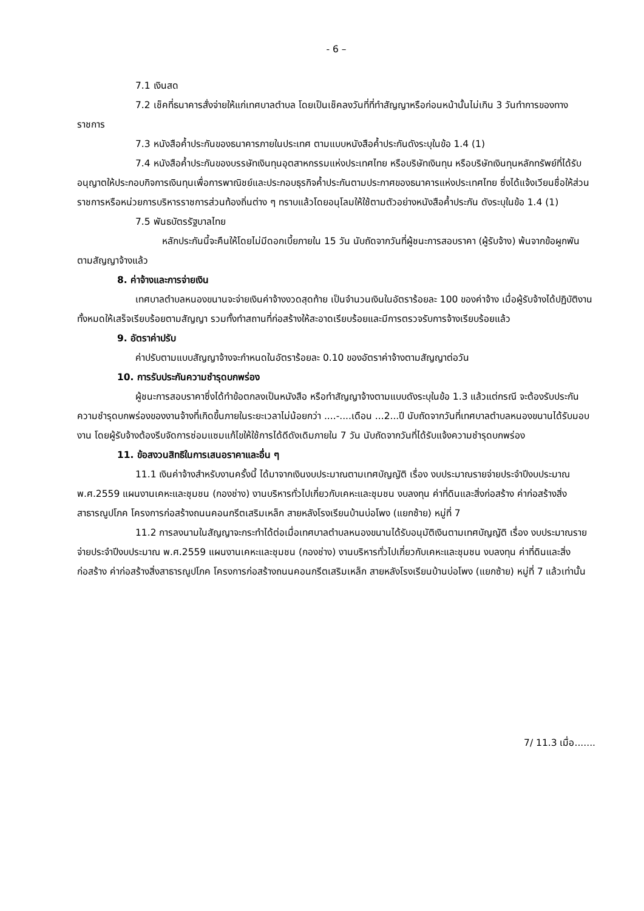- 6 –
7.1 เงินสด
7.2 เช็คที่ธนาคารสั่งจ่ายให้แก่เทศบาลตำบล โดยเป็นเช็คลงวันที่ที่ทำสัญญาหรือก่อนหน้านั้นไม่เกิน 3 วันทำการของทางราชการ
7.3 หนังสือค้ำประกันของธนาคารภายในประเทศ ตามแบบหนังสือค้ำประกันดังระบุในข้อ 1.4 (1)
7.4 หนังสือค้ำประกันของบรรษัทเงินทุนอุตสาหกรรมแห่งประเทศไทย หรือบริษัทเงินทุน หรือบริษัทเงินทุนหลักทรัพย์ที่ได้รับอนุญาตให้ประกอบกิจการเงินทุนเพื่อการพาณิชย์และประกอบธุรกิจค้ำประกันตามประกาศของธนาคารแห่งประเทศไทย ซึ่งได้แจ้งเวียนชื่อให้ส่วนราชการหรือหน่วยการบริหารราชการส่วนท้องถิ่นต่าง ๆ ทราบแล้วโดยอนุโลมให้ใช้ตามตัวอย่างหนังสือค้ำประกัน ดังระบุในข้อ 1.4 (1)
7.5 พันธบัตรรัฐบาลไทย
หลักประกันนี้จะคืนให้โดยไม่มีดอกเบี้ยภายใน 15 วัน นับถัดจากวันที่ผู้ชนะการสอบราคา (ผู้รับจ้าง) พ้นจากข้อผูกพันตามสัญญาจ้างแล้ว
8. ค่าจ้างและการจ่ายเงิน
เทศบาลตำบลหนองขนานจะจ่ายเงินค่าจ้างงวดสุดท้าย เป็นจำนวนเงินในอัตราร้อยละ 100 ของค่าจ้าง เมื่อผู้รับจ้างได้ปฏิบัติงานทั้งหมดให้เสร็จเรียบร้อยตามสัญญา รวมทั้งทำสถานที่ก่อสร้างให้สะอาดเรียบร้อยและมีการตรวจรับการจ้างเรียบร้อยแล้ว
9. อัตราค่าปรับ
ค่าปรับตามแบบสัญญาจ้างจะกำหนดในอัตราร้อยละ 0.10 ของอัตราค่าจ้างตามสัญญาต่อวัน
10. การรับประกันความชำรุดบกพร่อง
ผู้ชนะการสอบราคาซึ่งได้ทำข้อตกลงเป็นหนังสือ หรือทำสัญญาจ้างตามแบบดังระบุในข้อ 1.3 แล้วแต่กรณี จะต้องรับประกันความชำรุดบกพร่องของงานจ้างที่เกิดขึ้นภายในระยะเวลาไม่น้อยกว่า ....-....เดือน ...2...ปี นับถัดจากวันที่เทศบาลตำบลหนองขนานได้รับมอบงาน โดยผู้รับจ้างต้องรีบจัดการซ่อมแซมแก้ไขให้ใช้การได้ดีดังเดิมภายใน 7 วัน นับถัดจากวันที่ได้รับแจ้งความชำรุดบกพร่อง
11. ข้อสงวนสิทธิในการเสนอราคาและอื่น ๆ
11.1 เงินค่าจ้างสำหรับงานครั้งนี้ ได้มาจากเงินงบประมาณตามเทศบัญญัติ เรื่อง งบประมาณรายจ่ายประจำปีงบประมาณ พ.ศ.2559 แผนงานเคหะและชุมชน (กองช่าง) งานบริหารทั่วไปเกี่ยวกับเคหะและชุมชน งบลงทุน ค่าที่ดินและสิ่งก่อสร้าง ค่าก่อสร้างสิ่งสาธารณูปโภค โครงการก่อสร้างถนนคอนกรีตเสริมเหล็ก สายหลังโรงเรียนบ้านบ่อโพง (แยกซ้าย) หมู่ที่ 7
11.2 การลงนามในสัญญาจะกระทำได้ต่อเมื่อเทศบาลตำบลหนองขนานได้รับอนุมัติเงินตามเทศบัญญัติ เรื่อง งบประมาณรายจ่ายประจำปีงบประมาณ พ.ศ.2559 แผนงานเคหะและชุมชน (กองช่าง) งานบริหารทั่วไปเกี่ยวกับเคหะและชุมชน งบลงทุน ค่าที่ดินและสิ่งก่อสร้าง ค่าก่อสร้างสิ่งสาธารณูปโภค โครงการก่อสร้างถนนคอนกรีตเสริมเหล็ก สายหลังโรงเรียนบ้านบ่อโพง (แยกซ้าย) หมู่ที่ 7 แล้วเท่านั้น
7/ 11.3 เมื่อ.......